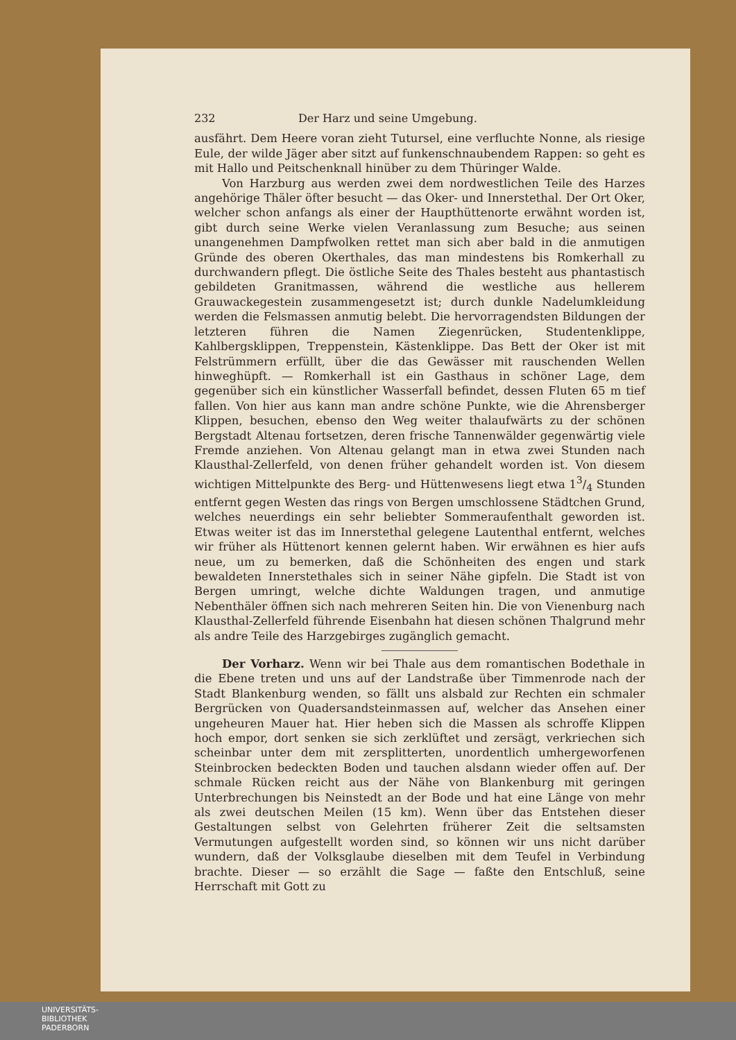232 Der Harz und seine Umgebung.
ausfährt. Dem Heere voran zieht Tutursel, eine verfluchte Nonne, als riesige Eule, der wilde Jäger aber sitzt auf funkenschnaubendem Rappen: so geht es mit Hallo und Peitschenknall hinüber zu dem Thüringer Walde.
Von Harzburg aus werden zwei dem nordwestlichen Teile des Harzes angehörige Thäler öfter besucht — das Oker- und Innerstethal. Der Ort Oker, welcher schon anfangs als einer der Haupthüttenorte erwähnt worden ist, gibt durch seine Werke vielen Veranlassung zum Besuche; aus seinen unangenehmen Dampfwolken rettet man sich aber bald in die anmutigen Gründe des oberen Okerthales, das man mindestens bis Romkerhall zu durchwandern pflegt. Die östliche Seite des Thales besteht aus phantastisch gebildeten Granitmassen, während die westliche aus hellerem Grauwackegestein zusammengesetzt ist; durch dunkle Nadelumkleidung werden die Felsmassen anmutig belebt. Die hervorragendsten Bildungen der letzteren führen die Namen Ziegenrücken, Studentenklippe, Kahlbergsklippen, Treppenstein, Kästenklippe. Das Bett der Oker ist mit Felstrümmern erfüllt, über die das Gewässer mit rauschenden Wellen hinweghüpft. — Romkerhall ist ein Gasthaus in schöner Lage, dem gegenüber sich ein künstlicher Wasserfall befindet, dessen Fluten 65 m tief fallen. Von hier aus kann man andre schöne Punkte, wie die Ahrensberger Klippen, besuchen, ebenso den Weg weiter thalaufwärts zu der schönen Bergstadt Altenau fortsetzen, deren frische Tannenwälder gegenwärtig viele Fremde anziehen. Von Altenau gelangt man in etwa zwei Stunden nach Klausthal-Zellerfeld, von denen früher gehandelt worden ist. Von diesem wichtigen Mittelpunkte des Berg- und Hüttenwesens liegt etwa 13/4 Stunden entfernt gegen Westen das rings von Bergen umschlossene Städtchen Grund, welches neuerdings ein sehr beliebter Sommeraufenthalt geworden ist. Etwas weiter ist das im Innerstethal gelegene Lautenthal entfernt, welches wir früher als Hüttenort kennen gelernt haben. Wir erwähnen es hier aufs neue, um zu bemerken, daß die Schönheiten des engen und stark bewaldeten Innerstethales sich in seiner Nähe gipfeln. Die Stadt ist von Bergen umringt, welche dichte Waldungen tragen, und anmutige Nebenthäler öffnen sich nach mehreren Seiten hin. Die von Vienenburg nach Klausthal-Zellerfeld führende Eisenbahn hat diesen schönen Thalgrund mehr als andre Teile des Harzgebirges zugänglich gemacht.
Der Vorharz. Wenn wir bei Thale aus dem romantischen Bodethale in die Ebene treten und uns auf der Landstraße über Timmenrode nach der Stadt Blankenburg wenden, so fällt uns alsbald zur Rechten ein schmaler Bergrücken von Quadersandsteinmassen auf, welcher das Ansehen einer ungeheuren Mauer hat. Hier heben sich die Massen als schroffe Klippen hoch empor, dort senken sie sich zerklüftet und zersägt, verkriechen sich scheinbar unter dem mit zersplitterten, unordentlich umhergeworfenen Steinbrocken bedeckten Boden und tauchen alsdann wieder offen auf. Der schmale Rücken reicht aus der Nähe von Blankenburg mit geringen Unterbrechungen bis Neinstedt an der Bode und hat eine Länge von mehr als zwei deutschen Meilen (15 km). Wenn über das Entstehen dieser Gestaltungen selbst von Gelehrten früherer Zeit die seltsamsten Vermutungen aufgestellt worden sind, so können wir uns nicht darüber wundern, daß der Volksglaube dieselben mit dem Teufel in Verbindung brachte. Dieser — so erzählt die Sage — faßte den Entschluß, seine Herrschaft mit Gott zu
UNIVERSITÄTS-
BIBLIOTHEK
PADERBORN